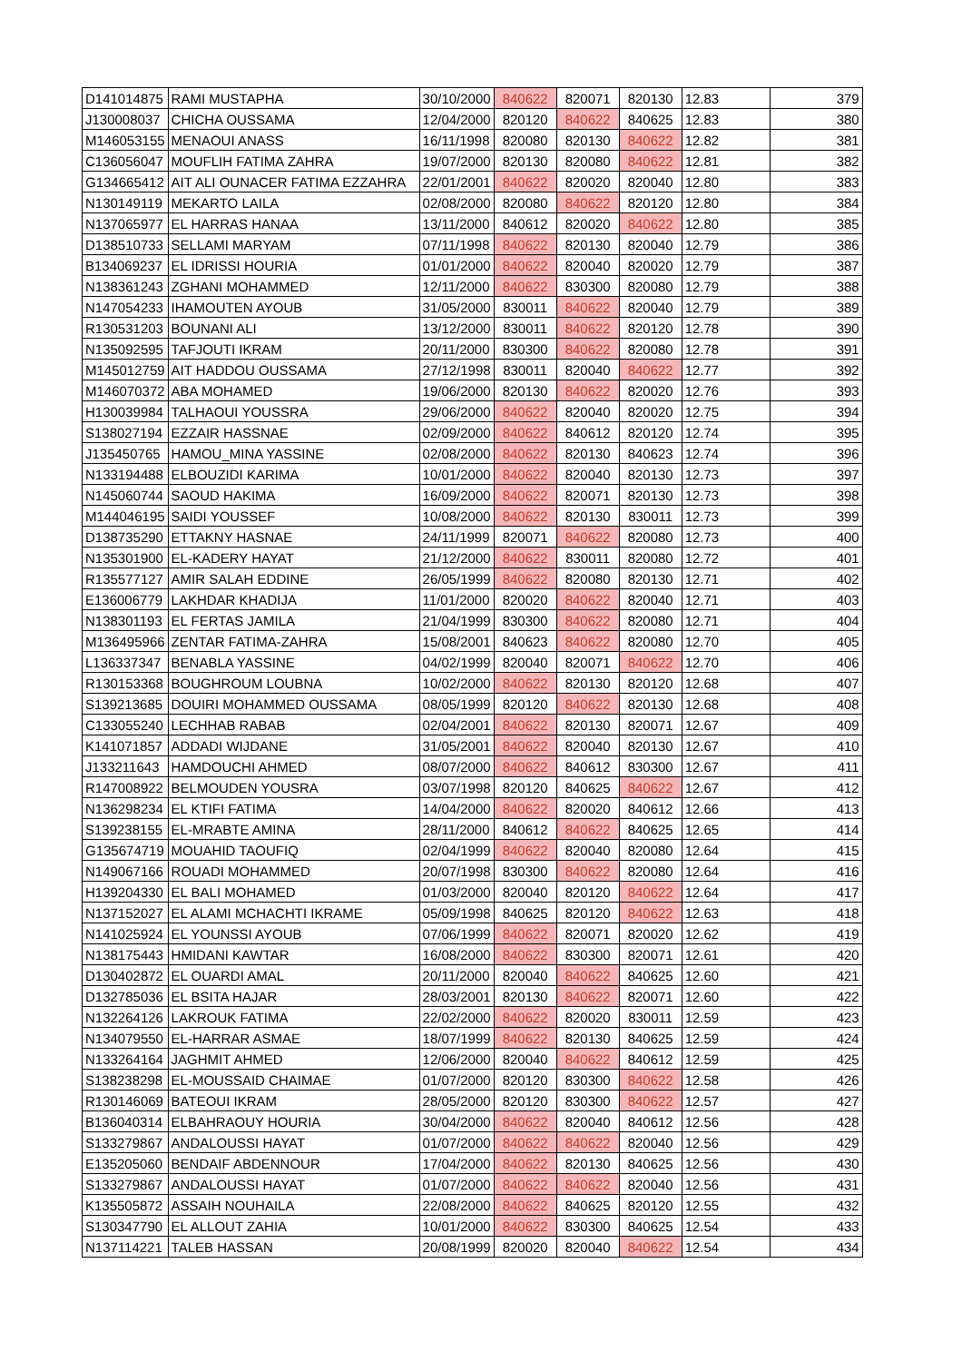| D141014875 | RAMI MUSTAPHA | 30/10/2000 | 840622 | 820071 | 820130 | 12.83 | 379 |
| J130008037 | CHICHA OUSSAMA | 12/04/2000 | 820120 | 840622 | 840625 | 12.83 | 380 |
| M146053155 | MENAOUI ANASS | 16/11/1998 | 820080 | 820130 | 840622 | 12.82 | 381 |
| C136056047 | MOUFLIH FATIMA ZAHRA | 19/07/2000 | 820130 | 820080 | 840622 | 12.81 | 382 |
| G134665412 | AIT ALI OUNACER FATIMA EZZAHRA | 22/01/2001 | 840622 | 820020 | 820040 | 12.80 | 383 |
| N130149119 | MEKARTO LAILA | 02/08/2000 | 820080 | 840622 | 820120 | 12.80 | 384 |
| N137065977 | EL HARRAS HANAA | 13/11/2000 | 840612 | 820020 | 840622 | 12.80 | 385 |
| D138510733 | SELLAMI MARYAM | 07/11/1998 | 840622 | 820130 | 820040 | 12.79 | 386 |
| B134069237 | EL IDRISSI HOURIA | 01/01/2000 | 840622 | 820040 | 820020 | 12.79 | 387 |
| N138361243 | ZGHANI MOHAMMED | 12/11/2000 | 840622 | 830300 | 820080 | 12.79 | 388 |
| N147054233 | IHAMOUTEN AYOUB | 31/05/2000 | 830011 | 840622 | 820040 | 12.79 | 389 |
| R130531203 | BOUNANI ALI | 13/12/2000 | 830011 | 840622 | 820120 | 12.78 | 390 |
| N135092595 | TAFJOUTI IKRAM | 20/11/2000 | 830300 | 840622 | 820080 | 12.78 | 391 |
| M145012759 | AIT HADDOU OUSSAMA | 27/12/1998 | 830011 | 820040 | 840622 | 12.77 | 392 |
| M146070372 | ABA MOHAMED | 19/06/2000 | 820130 | 840622 | 820020 | 12.76 | 393 |
| H130039984 | TALHAOUI YOUSSRA | 29/06/2000 | 840622 | 820040 | 820020 | 12.75 | 394 |
| S138027194 | EZZAIR HASSNAE | 02/09/2000 | 840622 | 840612 | 820120 | 12.74 | 395 |
| J135450765 | HAMOU_MINA YASSINE | 02/08/2000 | 840622 | 820130 | 840623 | 12.74 | 396 |
| N133194488 | ELBOUZIDI KARIMA | 10/01/2000 | 840622 | 820040 | 820130 | 12.73 | 397 |
| N145060744 | SAOUD HAKIMA | 16/09/2000 | 840622 | 820071 | 820130 | 12.73 | 398 |
| M144046195 | SAIDI YOUSSEF | 10/08/2000 | 840622 | 820130 | 830011 | 12.73 | 399 |
| D138735290 | ETTAKNY HASNAE | 24/11/1999 | 820071 | 840622 | 820080 | 12.73 | 400 |
| N135301900 | EL-KADERY HAYAT | 21/12/2000 | 840622 | 830011 | 820080 | 12.72 | 401 |
| R135577127 | AMIR SALAH EDDINE | 26/05/1999 | 840622 | 820080 | 820130 | 12.71 | 402 |
| E136006779 | LAKHDAR KHADIJA | 11/01/2000 | 820020 | 840622 | 820040 | 12.71 | 403 |
| N138301193 | EL FERTAS JAMILA | 21/04/1999 | 830300 | 840622 | 820080 | 12.71 | 404 |
| M136495966 | ZENTAR FATIMA-ZAHRA | 15/08/2001 | 840623 | 840622 | 820080 | 12.70 | 405 |
| L136337347 | BENABLA YASSINE | 04/02/1999 | 820040 | 820071 | 840622 | 12.70 | 406 |
| R130153368 | BOUGHROUM LOUBNA | 10/02/2000 | 840622 | 820130 | 820120 | 12.68 | 407 |
| S139213685 | DOUIRI MOHAMMED OUSSAMA | 08/05/1999 | 820120 | 840622 | 820130 | 12.68 | 408 |
| C133055240 | LECHHAB RABAB | 02/04/2001 | 840622 | 820130 | 820071 | 12.67 | 409 |
| K141071857 | ADDADI WIJDANE | 31/05/2001 | 840622 | 820040 | 820130 | 12.67 | 410 |
| J133211643 | HAMDOUCHI AHMED | 08/07/2000 | 840622 | 840612 | 830300 | 12.67 | 411 |
| R147008922 | BELMOUDEN YOUSRA | 03/07/1998 | 820120 | 840625 | 840622 | 12.67 | 412 |
| N136298234 | EL KTIFI FATIMA | 14/04/2000 | 840622 | 820020 | 840612 | 12.66 | 413 |
| S139238155 | EL-MRABTE AMINA | 28/11/2000 | 840612 | 840622 | 840625 | 12.65 | 414 |
| G135674719 | MOUAHID TAOUFIQ | 02/04/1999 | 840622 | 820040 | 820080 | 12.64 | 415 |
| N149067166 | ROUADI MOHAMMED | 20/07/1998 | 830300 | 840622 | 820080 | 12.64 | 416 |
| H139204330 | EL BALI MOHAMED | 01/03/2000 | 820040 | 820120 | 840622 | 12.64 | 417 |
| N137152027 | EL ALAMI MCHACHTI IKRAME | 05/09/1998 | 840625 | 820120 | 840622 | 12.63 | 418 |
| N141025924 | EL YOUNSSI AYOUB | 07/06/1999 | 840622 | 820071 | 820020 | 12.62 | 419 |
| N138175443 | HMIDANI KAWTAR | 16/08/2000 | 840622 | 830300 | 820071 | 12.61 | 420 |
| D130402872 | EL OUARDI AMAL | 20/11/2000 | 820040 | 840622 | 840625 | 12.60 | 421 |
| D132785036 | EL BSITA HAJAR | 28/03/2001 | 820130 | 840622 | 820071 | 12.60 | 422 |
| N132264126 | LAKROUK FATIMA | 22/02/2000 | 840622 | 820020 | 830011 | 12.59 | 423 |
| N134079550 | EL-HARRAR ASMAE | 18/07/1999 | 840622 | 820130 | 840625 | 12.59 | 424 |
| N133264164 | JAGHMIT AHMED | 12/06/2000 | 820040 | 840622 | 840612 | 12.59 | 425 |
| S138238298 | EL-MOUSSAID CHAIMAE | 01/07/2000 | 820120 | 830300 | 840622 | 12.58 | 426 |
| R130146069 | BATEOUI IKRAM | 28/05/2000 | 820120 | 830300 | 840622 | 12.57 | 427 |
| B136040314 | ELBAHRAOUY HOURIA | 30/04/2000 | 840622 | 820040 | 840612 | 12.56 | 428 |
| S133279867 | ANDALOUSSI HAYAT | 01/07/2000 | 840622 | 840622 | 820040 | 12.56 | 429 |
| E135205060 | BENDAIF ABDENNOUR | 17/04/2000 | 840622 | 820130 | 840625 | 12.56 | 430 |
| S133279867 | ANDALOUSSI HAYAT | 01/07/2000 | 840622 | 840622 | 820040 | 12.56 | 431 |
| K135505872 | ASSAIH NOUHAILA | 22/08/2000 | 840622 | 840625 | 820120 | 12.55 | 432 |
| S130347790 | EL ALLOUT ZAHIA | 10/01/2000 | 840622 | 830300 | 840625 | 12.54 | 433 |
| N137114221 | TALEB HASSAN | 20/08/1999 | 820020 | 820040 | 840622 | 12.54 | 434 |